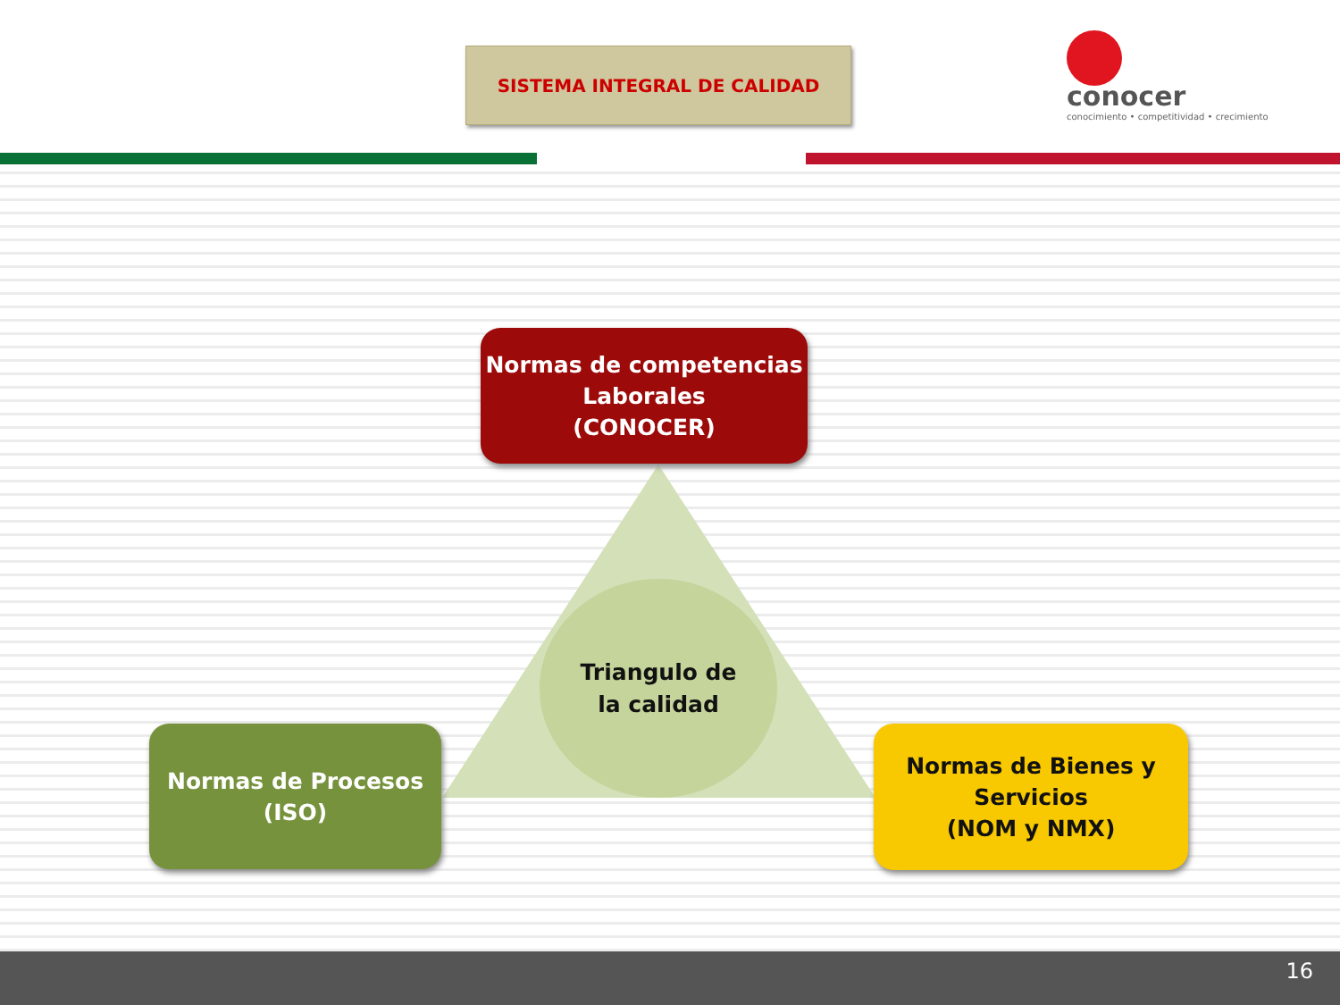SISTEMA INTEGRAL DE CALIDAD
conocer
conocimiento • competitividad • crecimiento
Normas de competencias
Laborales
(CONOCER)
Triangulo de
la calidad
Normas de Procesos
(ISO)
Normas de Bienes y
Servicios
(NOM y NMX)
16